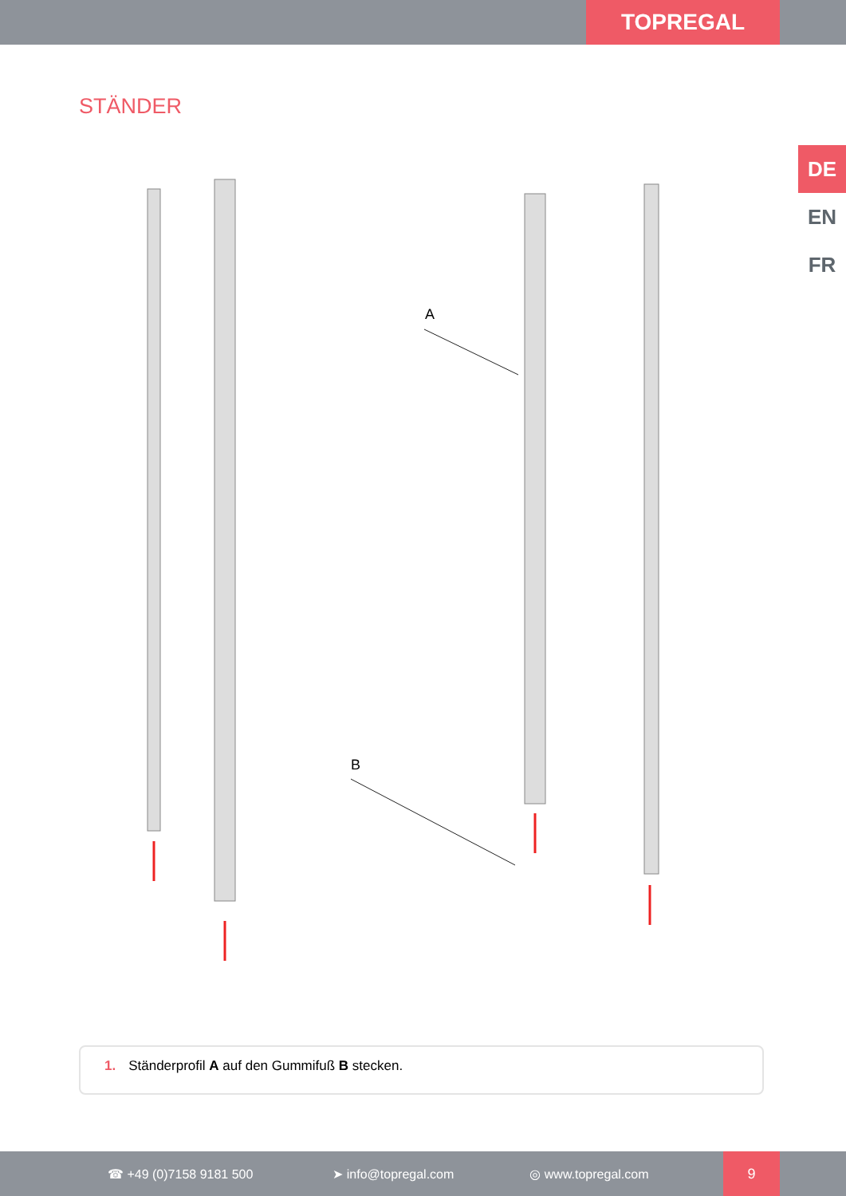TOPREGAL
STÄNDER
DE
EN
FR
A
B
1. Ständerprofil A auf den Gummifuß B stecken.
☎ +49 (0)7158 9181 500 ➤ info@topregal.com ◎ www.topregal.com
9